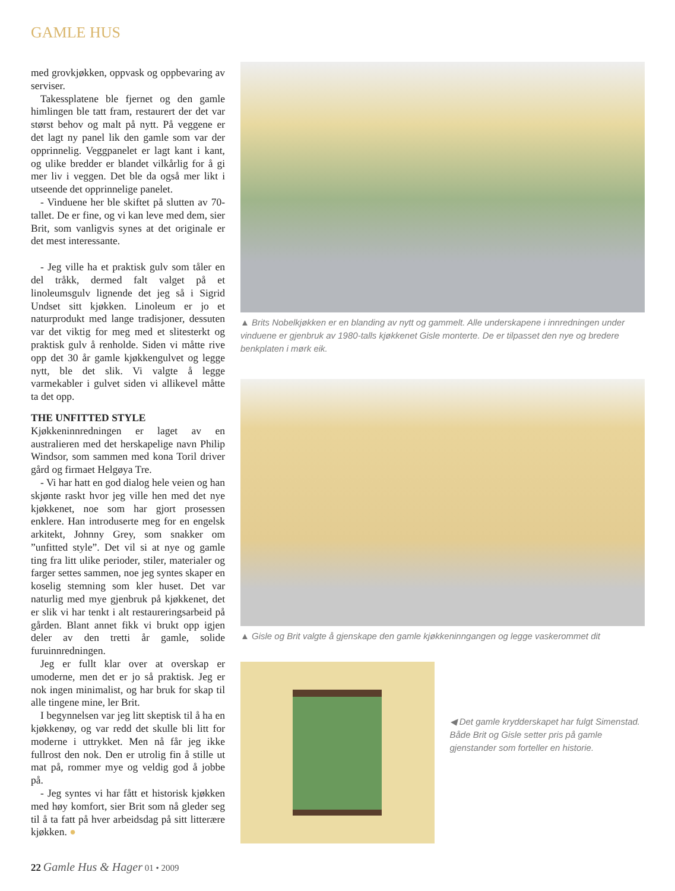GAMLE HUS
med grovkjøkken, oppvask og oppbevaring av serviser.
Takessplatene ble fjernet og den gamle himlingen ble tatt fram, restaurert der det var størst behov og malt på nytt. På veggene er det lagt ny panel lik den gamle som var der opprinnelig. Veggpanelet er lagt kant i kant, og ulike bredder er blandet vilkårlig for å gi mer liv i veggen. Det ble da også mer likt i utseende det opprinnelige panelet.
- Vinduene her ble skiftet på slutten av 70-tallet. De er fine, og vi kan leve med dem, sier Brit, som vanligvis synes at det originale er det mest interessante.
- Jeg ville ha et praktisk gulv som tåler en del tråkk, dermed falt valget på et linoleumsgulv lignende det jeg så i Sigrid Undset sitt kjøkken. Linoleum er jo et naturprodukt med lange tradisjoner, dessuten var det viktig for meg med et slitesterkt og praktisk gulv å renholde. Siden vi måtte rive opp det 30 år gamle kjøkkengulvet og legge nytt, ble det slik. Vi valgte å legge varmekabler i gulvet siden vi allikevel måtte ta det opp.
THE UNFITTED STYLE
Kjøkkeninnredningen er laget av en australieren med det herskapelige navn Philip Windsor, som sammen med kona Toril driver gård og firmaet Helgøya Tre.
- Vi har hatt en god dialog hele veien og han skjønte raskt hvor jeg ville hen med det nye kjøkkenet, noe som har gjort prosessen enklere. Han introduserte meg for en engelsk arkitekt, Johnny Grey, som snakker om ”unfitted style”. Det vil si at nye og gamle ting fra litt ulike perioder, stiler, materialer og farger settes sammen, noe jeg syntes skaper en koselig stemning som kler huset. Det var naturlig med mye gjenbruk på kjøkkenet, det er slik vi har tenkt i alt restaureringsarbeid på gården. Blant annet fikk vi brukt opp igjen deler av den tretti år gamle, solide furuinnredningen.
Jeg er fullt klar over at overskap er umoderne, men det er jo så praktisk. Jeg er nok ingen minimalist, og har bruk for skap til alle tingene mine, ler Brit.
I begynnelsen var jeg litt skeptisk til å ha en kjøkkenøy, og var redd det skulle bli litt for moderne i uttrykket. Men nå får jeg ikke fullrost den nok. Den er utrolig fin å stille ut mat på, rommer mye og veldig god å jobbe på.
- Jeg syntes vi har fått et historisk kjøkken med høy komfort, sier Brit som nå gleder seg til å ta fatt på hver arbeidsdag på sitt litterære kjøkken. ●
▲ Brits Nobelkjøkken er en blanding av nytt og gammelt. Alle underskapene i innredningen under vinduene er gjenbruk av 1980-talls kjøkkenet Gisle monterte. De er tilpasset den nye og bredere benkplaten i mørk eik.
▲ Gisle og Brit valgte å gjenskape den gamle kjøkkeninngangen og legge vaskerommet dit
◀ Det gamle krydderskapet har fulgt Simenstad. Både Brit og Gisle setter pris på gamle gjenstander som forteller en historie.
22 Gamle Hus & Hager 01 • 2009